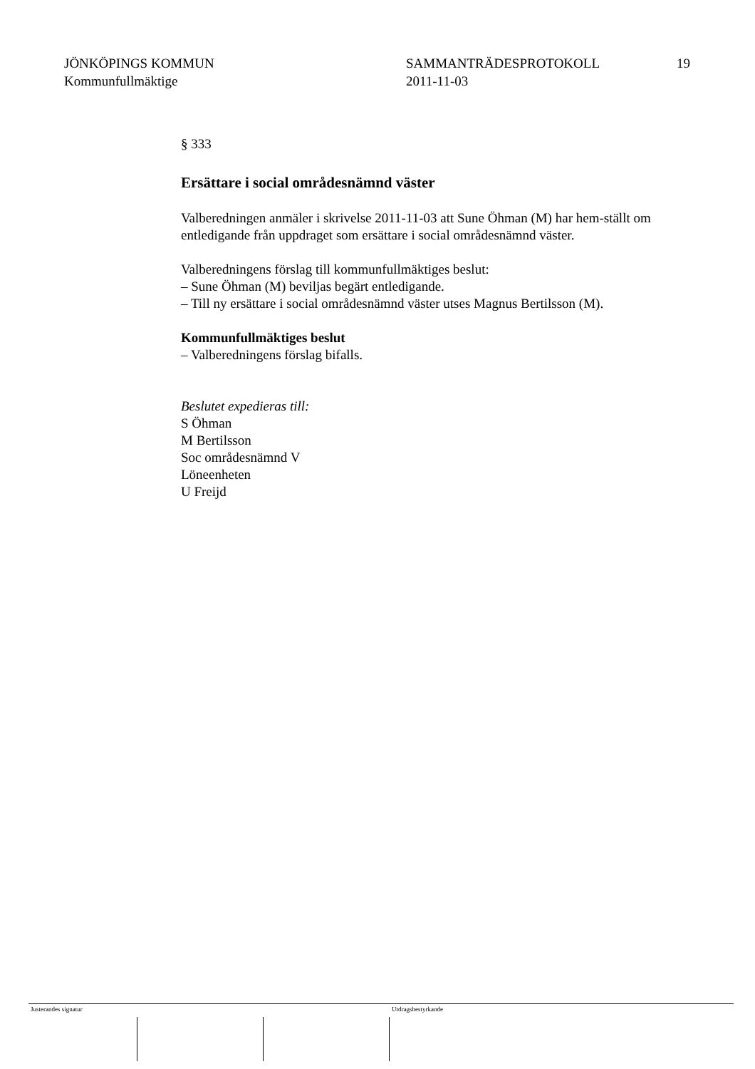JÖNKÖPINGS KOMMUN
Kommunfullmäktige
SAMMANTRÄDESPROTOKOLL
2011-11-03
19
§ 333
Ersättare i social områdesnämnd väster
Valberedningen anmäler i skrivelse 2011-11-03 att Sune Öhman (M) har hem-ställt om entledigande från uppdraget som ersättare i social områdesnämnd väster.
Valberedningens förslag till kommunfullmäktiges beslut:
– Sune Öhman (M) beviljas begärt entledigande.
– Till ny ersättare i social områdesnämnd väster utses Magnus Bertilsson (M).
Kommunfullmäktiges beslut
– Valberedningens förslag bifalls.
Beslutet expedieras till:
S Öhman
M Bertilsson
Soc områdesnämnd V
Löneenheten
U Freijd
Justerandes signatur Utdragsbestyrkande